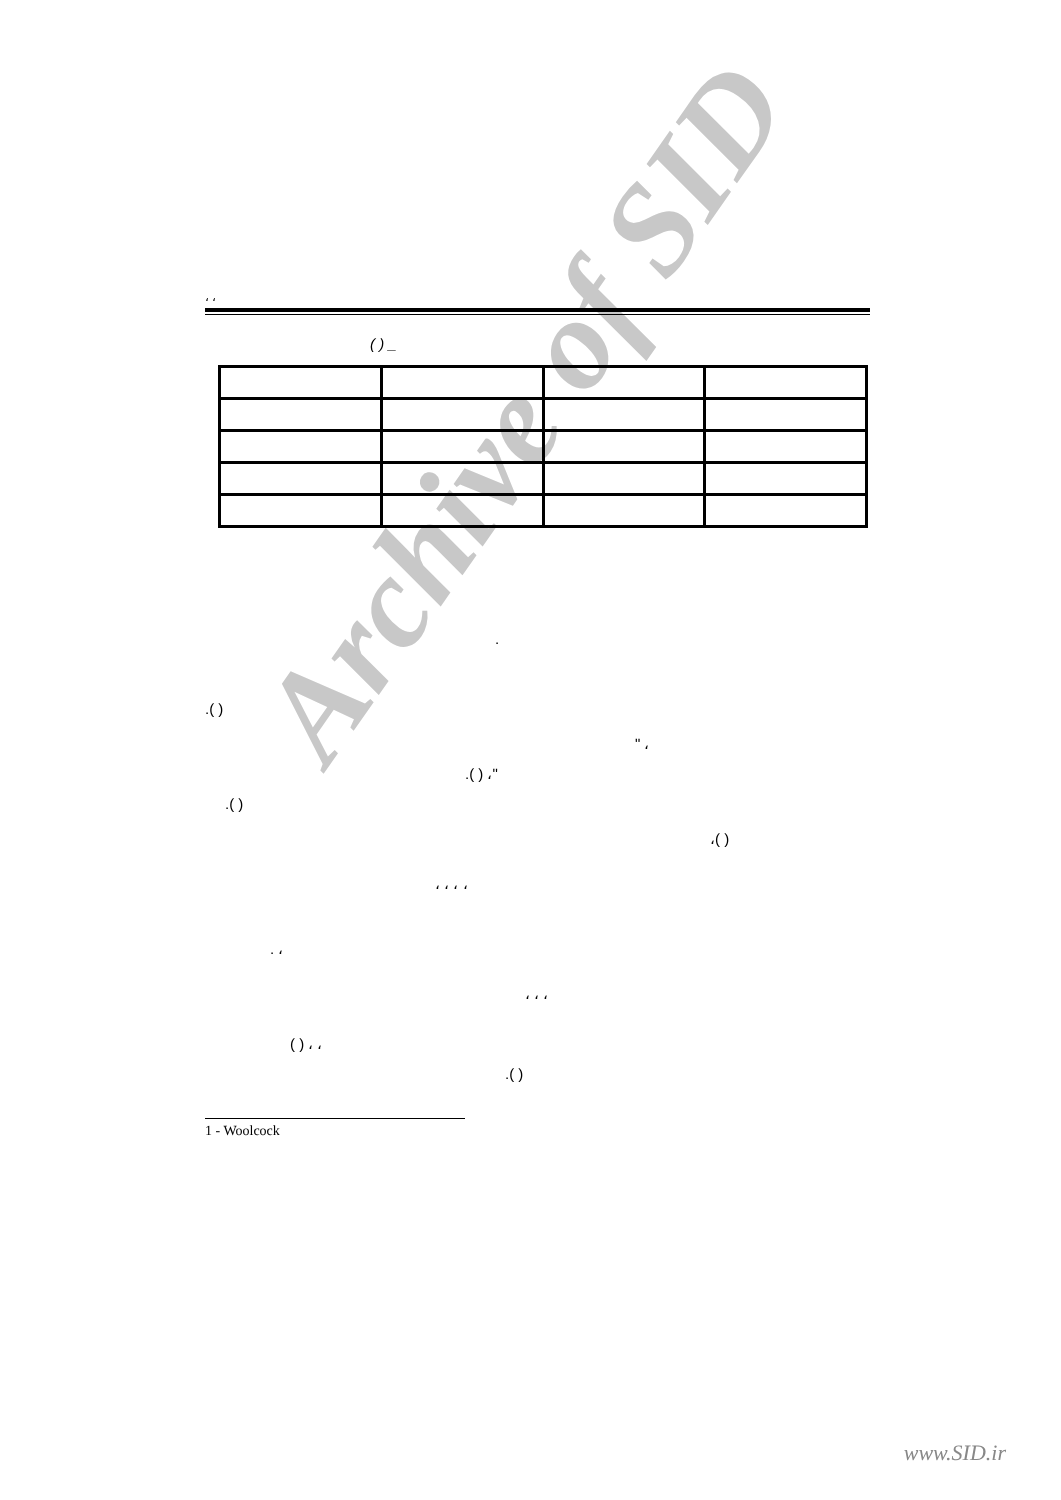Archive of SID
، ،
( ) _
.
.( )
" ،
.( ) ،"
.( )
،( )
، ، ، ،
. ،
، ، ،
( ) ، ،
.( )
1 - Woolcock
www.SID.ir